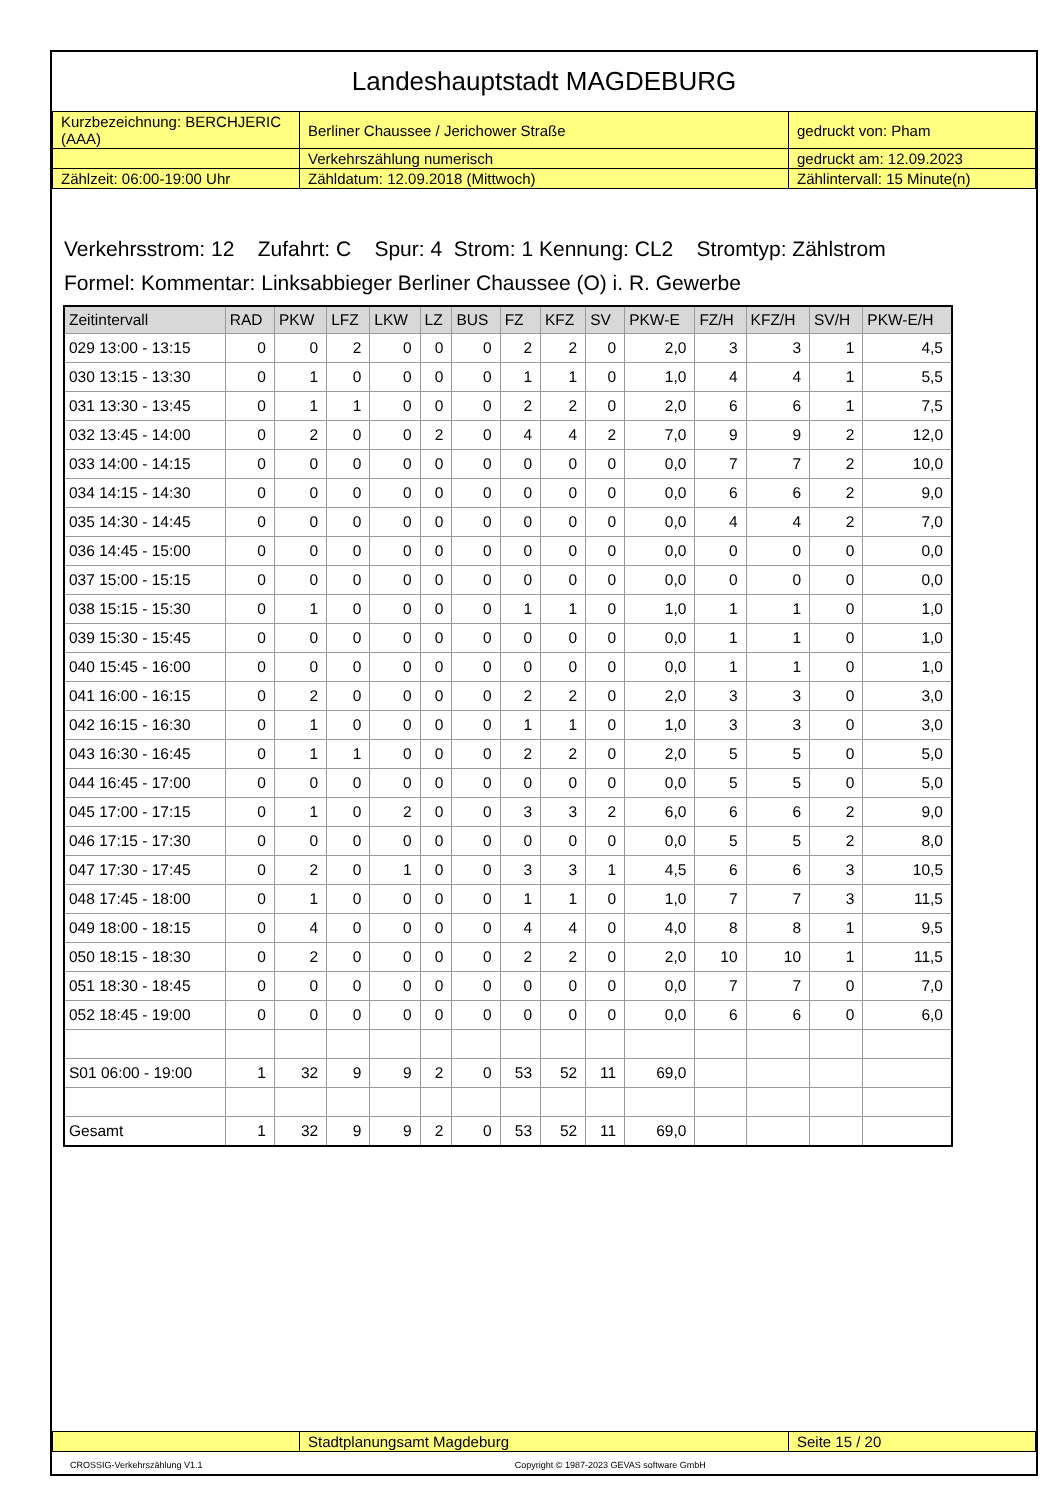Landeshauptstadt MAGDEBURG
| Kurzbezeichnung: BERCHJERIC (AAA) | Berliner Chaussee / Jerichower Straße | gedruckt von: Pham |
| | Verkehrszählung numerisch | gedruckt am: 12.09.2023 |
| Zählzeit: 06:00-19:00 Uhr | Zähldatum: 12.09.2018 (Mittwoch) | Zählintervall: 15 Minute(n) |
Verkehrsstrom: 12 Zufahrt: C Spur: 4 Strom: 1 Kennung: CL2 Stromtyp: Zählstrom
Formel: Kommentar: Linksabbieger Berliner Chaussee (O) i. R. Gewerbe
| Zeitintervall | RAD | PKW | LFZ | LKW | LZ | BUS | FZ | KFZ | SV | PKW-E | FZ/H | KFZ/H | SV/H | PKW-E/H |
| --- | --- | --- | --- | --- | --- | --- | --- | --- | --- | --- | --- | --- | --- | --- |
| 029 13:00 - 13:15 | 0 | 0 | 2 | 0 | 0 | 0 | 2 | 2 | 0 | 2,0 | 3 | 3 | 1 | 4,5 |
| 030 13:15 - 13:30 | 0 | 1 | 0 | 0 | 0 | 0 | 1 | 1 | 0 | 1,0 | 4 | 4 | 1 | 5,5 |
| 031 13:30 - 13:45 | 0 | 1 | 1 | 0 | 0 | 0 | 2 | 2 | 0 | 2,0 | 6 | 6 | 1 | 7,5 |
| 032 13:45 - 14:00 | 0 | 2 | 0 | 0 | 2 | 0 | 4 | 4 | 2 | 7,0 | 9 | 9 | 2 | 12,0 |
| 033 14:00 - 14:15 | 0 | 0 | 0 | 0 | 0 | 0 | 0 | 0 | 0 | 0,0 | 7 | 7 | 2 | 10,0 |
| 034 14:15 - 14:30 | 0 | 0 | 0 | 0 | 0 | 0 | 0 | 0 | 0 | 0,0 | 6 | 6 | 2 | 9,0 |
| 035 14:30 - 14:45 | 0 | 0 | 0 | 0 | 0 | 0 | 0 | 0 | 0 | 0,0 | 4 | 4 | 2 | 7,0 |
| 036 14:45 - 15:00 | 0 | 0 | 0 | 0 | 0 | 0 | 0 | 0 | 0 | 0,0 | 0 | 0 | 0 | 0,0 |
| 037 15:00 - 15:15 | 0 | 0 | 0 | 0 | 0 | 0 | 0 | 0 | 0 | 0,0 | 0 | 0 | 0 | 0,0 |
| 038 15:15 - 15:30 | 0 | 1 | 0 | 0 | 0 | 0 | 1 | 1 | 0 | 1,0 | 1 | 1 | 0 | 1,0 |
| 039 15:30 - 15:45 | 0 | 0 | 0 | 0 | 0 | 0 | 0 | 0 | 0 | 0,0 | 1 | 1 | 0 | 1,0 |
| 040 15:45 - 16:00 | 0 | 0 | 0 | 0 | 0 | 0 | 0 | 0 | 0 | 0,0 | 1 | 1 | 0 | 1,0 |
| 041 16:00 - 16:15 | 0 | 2 | 0 | 0 | 0 | 0 | 2 | 2 | 0 | 2,0 | 3 | 3 | 0 | 3,0 |
| 042 16:15 - 16:30 | 0 | 1 | 0 | 0 | 0 | 0 | 1 | 1 | 0 | 1,0 | 3 | 3 | 0 | 3,0 |
| 043 16:30 - 16:45 | 0 | 1 | 1 | 0 | 0 | 0 | 2 | 2 | 0 | 2,0 | 5 | 5 | 0 | 5,0 |
| 044 16:45 - 17:00 | 0 | 0 | 0 | 0 | 0 | 0 | 0 | 0 | 0 | 0,0 | 5 | 5 | 0 | 5,0 |
| 045 17:00 - 17:15 | 0 | 1 | 0 | 2 | 0 | 0 | 3 | 3 | 2 | 6,0 | 6 | 6 | 2 | 9,0 |
| 046 17:15 - 17:30 | 0 | 0 | 0 | 0 | 0 | 0 | 0 | 0 | 0 | 0,0 | 5 | 5 | 2 | 8,0 |
| 047 17:30 - 17:45 | 0 | 2 | 0 | 1 | 0 | 0 | 3 | 3 | 1 | 4,5 | 6 | 6 | 3 | 10,5 |
| 048 17:45 - 18:00 | 0 | 1 | 0 | 0 | 0 | 0 | 1 | 1 | 0 | 1,0 | 7 | 7 | 3 | 11,5 |
| 049 18:00 - 18:15 | 0 | 4 | 0 | 0 | 0 | 0 | 4 | 4 | 0 | 4,0 | 8 | 8 | 1 | 9,5 |
| 050 18:15 - 18:30 | 0 | 2 | 0 | 0 | 0 | 0 | 2 | 2 | 0 | 2,0 | 10 | 10 | 1 | 11,5 |
| 051 18:30 - 18:45 | 0 | 0 | 0 | 0 | 0 | 0 | 0 | 0 | 0 | 0,0 | 7 | 7 | 0 | 7,0 |
| 052 18:45 - 19:00 | 0 | 0 | 0 | 0 | 0 | 0 | 0 | 0 | 0 | 0,0 | 6 | 6 | 0 | 6,0 |
| S01 06:00 - 19:00 | 1 | 32 | 9 | 9 | 2 | 0 | 53 | 52 | 11 | 69,0 | | | | |
| Gesamt | 1 | 32 | 9 | 9 | 2 | 0 | 53 | 52 | 11 | 69,0 | | | | |
| | Stadtplanungsamt Magdeburg | Seite 15 / 20 |
CROSSIG-Verkehrszählung V1.1 Copyright © 1987-2023 GEVAS software GmbH